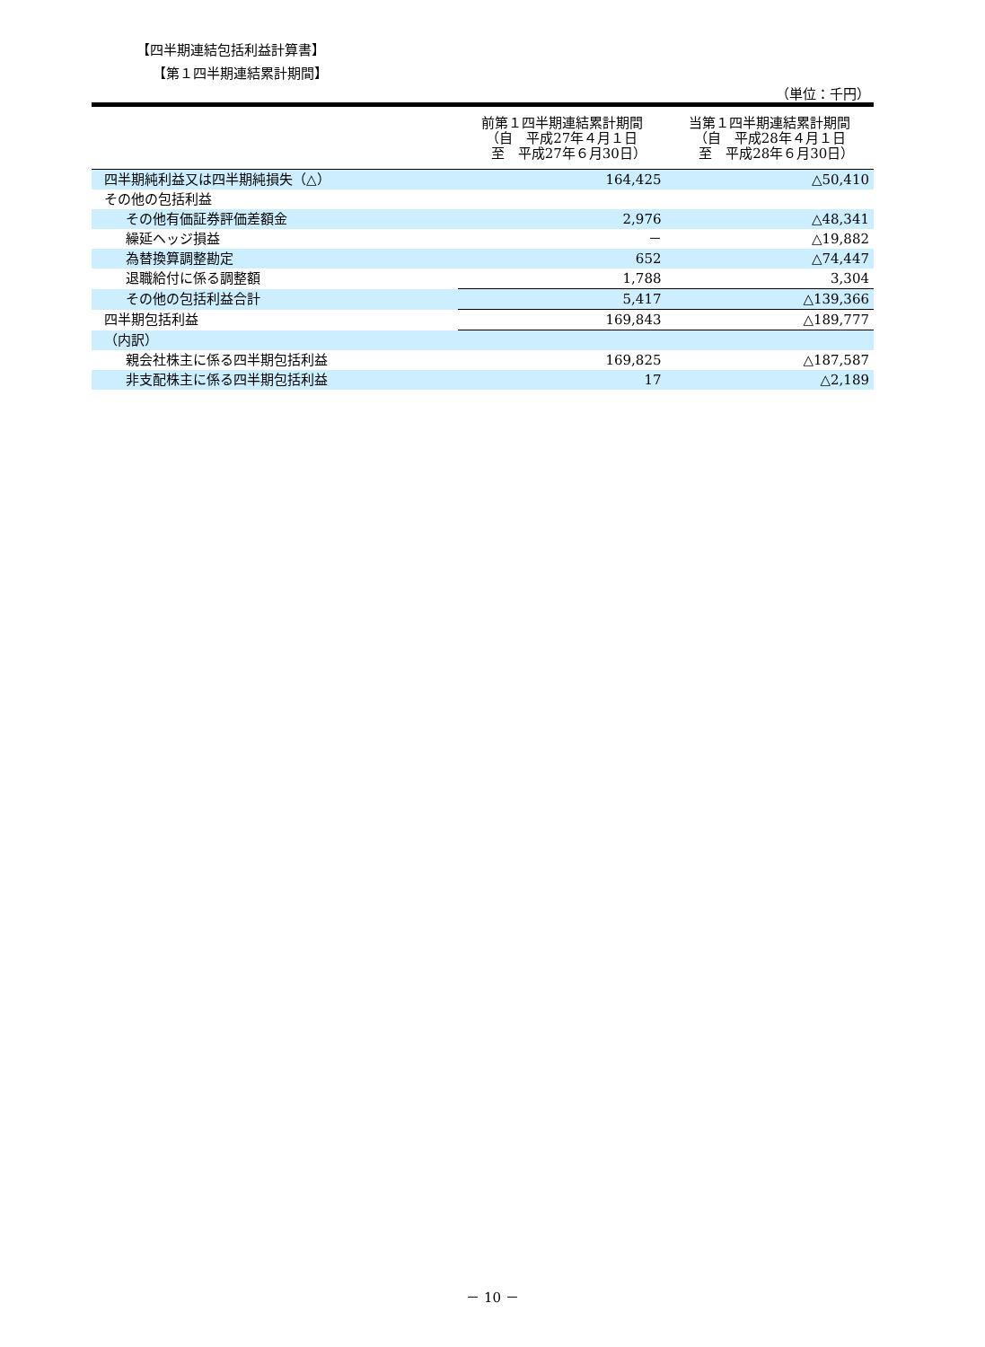【四半期連結包括利益計算書】
【第１四半期連結累計期間】
（単位：千円）
| | 前第１四半期連結累計期間 （自 平成27年４月１日 至 平成27年６月30日） | 当第１四半期連結累計期間 （自 平成28年４月１日 至 平成28年６月30日） |
| --- | --- | --- |
| 四半期純利益又は四半期純損失（△） | 164,425 | △50,410 |
| その他の包括利益 | | |
| その他有価証券評価差額金 | 2,976 | △48,341 |
| 繰延ヘッジ損益 | － | △19,882 |
| 為替換算調整勘定 | 652 | △74,447 |
| 退職給付に係る調整額 | 1,788 | 3,304 |
| その他の包括利益合計 | 5,417 | △139,366 |
| 四半期包括利益 | 169,843 | △189,777 |
| （内訳） | | |
| 親会社株主に係る四半期包括利益 | 169,825 | △187,587 |
| 非支配株主に係る四半期包括利益 | 17 | △2,189 |
－ 10 －